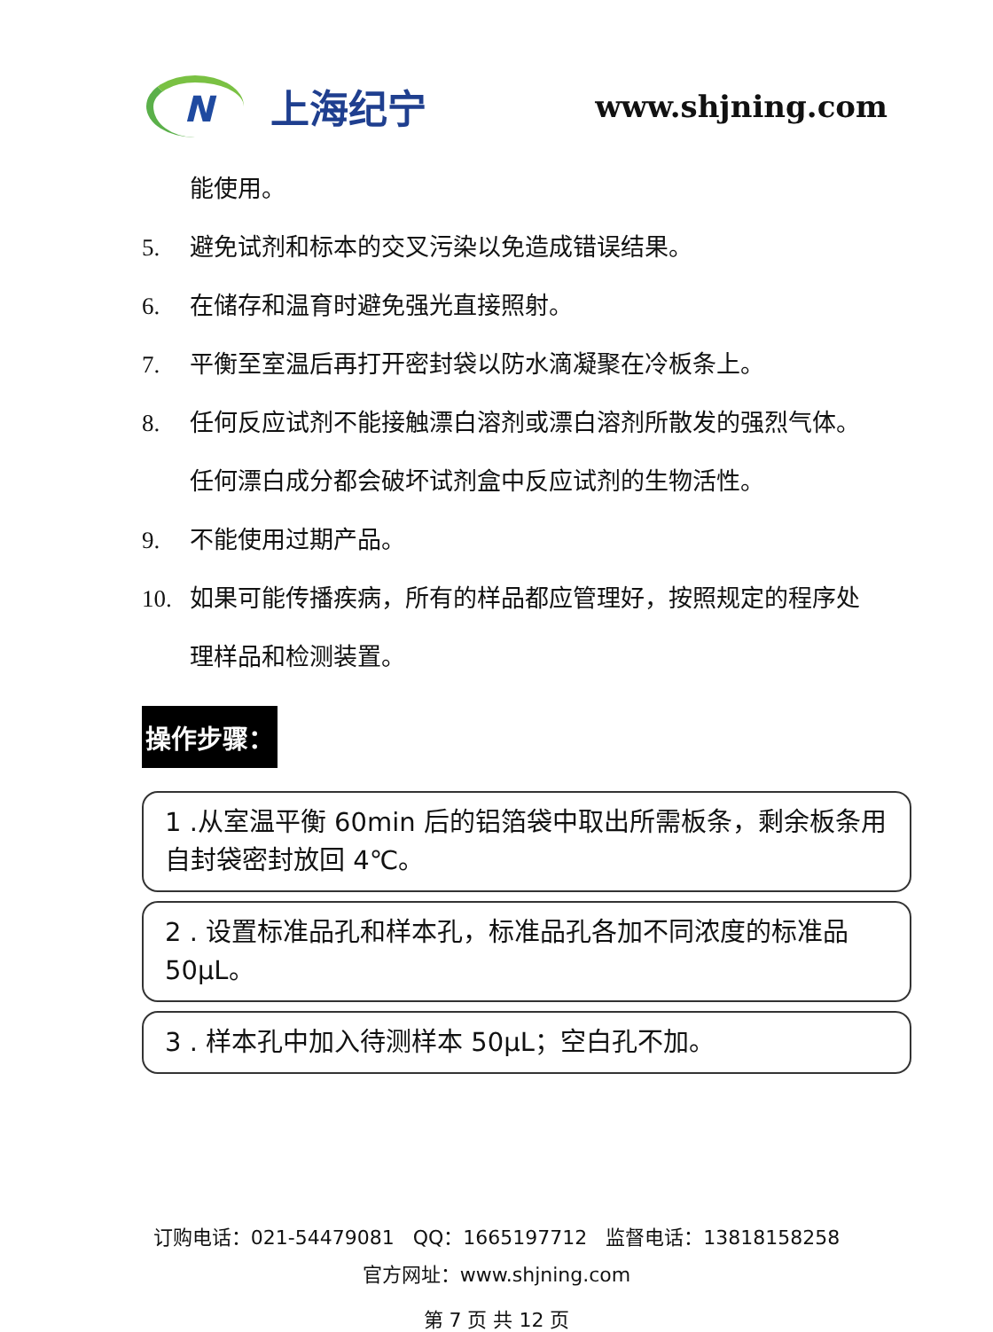N
上海纪宁
www.shjning.com
能使用。
5. 避免试剂和标本的交叉污染以免造成错误结果。
6. 在储存和温育时避免强光直接照射。
7. 平衡至室温后再打开密封袋以防水滴凝聚在冷板条上。
8. 任何反应试剂不能接触漂白溶剂或漂白溶剂所散发的强烈气体。任何漂白成分都会破坏试剂盒中反应试剂的生物活性。
9. 不能使用过期产品。
10. 如果可能传播疾病，所有的样品都应管理好，按照规定的程序处理样品和检测装置。
操作步骤：
1 .从室温平衡 60min 后的铝箔袋中取出所需板条，剩余板条用自封袋密封放回 4℃。
2 . 设置标准品孔和样本孔，标准品孔各加不同浓度的标准品 50μL。
3 . 样本孔中加入待测样本 50μL；空白孔不加。
订购电话：021-54479081 QQ：1665197712 监督电话：13818158258
官方网址：www.shjning.com
第 7 页 共 12 页